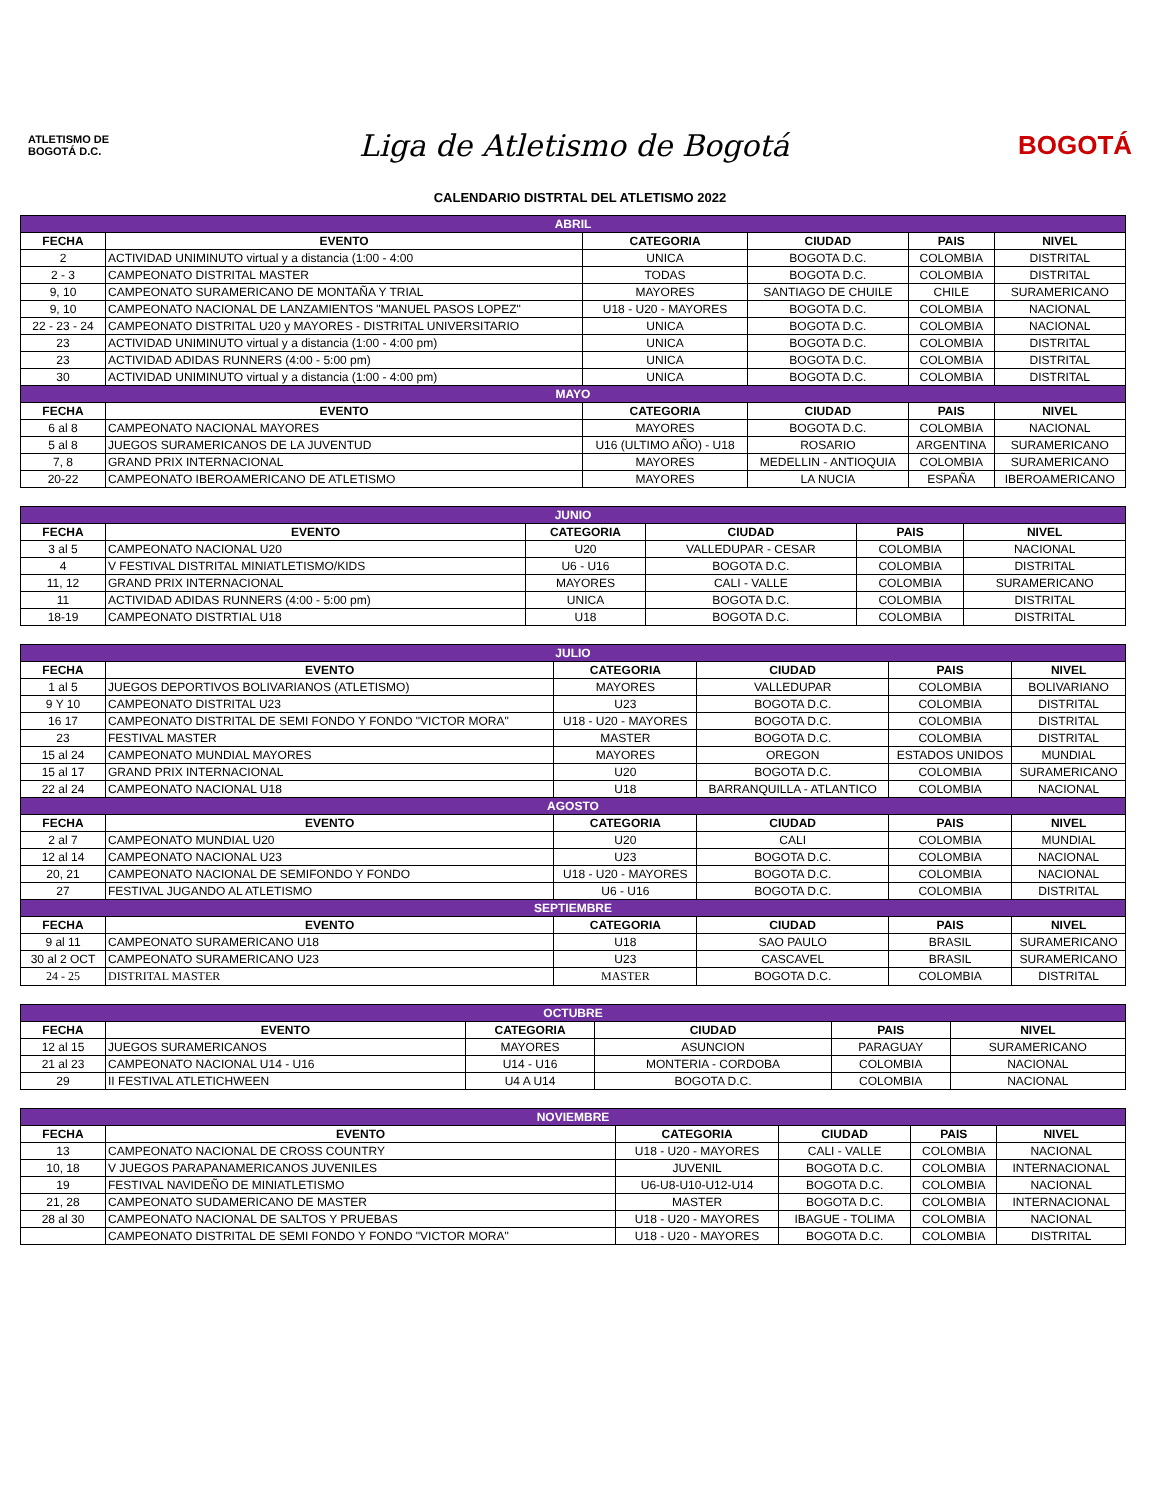ATLETISMO DE BOGOTÁ D.C.
Liga de Atletismo de Bogotá
BOGOTÁ
CALENDARIO DISTRTAL DEL ATLETISMO 2022
| ABRIL | | | | | |
| FECHA | EVENTO | CATEGORIA | CIUDAD | PAIS | NIVEL |
| 2 | ACTIVIDAD UNIMINUTO virtual y a distancia (1:00 - 4:00 | UNICA | BOGOTA D.C. | COLOMBIA | DISTRITAL |
| 2 - 3 | CAMPEONATO DISTRITAL MASTER | TODAS | BOGOTA D.C. | COLOMBIA | DISTRITAL |
| 9, 10 | CAMPEONATO SURAMERICANO DE MONTAÑA Y TRIAL | MAYORES | SANTIAGO DE CHUILE | CHILE | SURAMERICANO |
| 9, 10 | CAMPEONATO NACIONAL DE LANZAMIENTOS "MANUEL PASOS LOPEZ" | U18 - U20 - MAYORES | BOGOTA D.C. | COLOMBIA | NACIONAL |
| 22 - 23 - 24 | CAMPEONATO DISTRITAL U20 y MAYORES - DISTRITAL UNIVERSITARIO | UNICA | BOGOTA D.C. | COLOMBIA | NACIONAL |
| 23 | ACTIVIDAD UNIMINUTO virtual y a distancia (1:00 - 4:00 pm) | UNICA | BOGOTA D.C. | COLOMBIA | DISTRITAL |
| 23 | ACTIVIDAD ADIDAS RUNNERS (4:00 - 5:00 pm) | UNICA | BOGOTA D.C. | COLOMBIA | DISTRITAL |
| 30 | ACTIVIDAD UNIMINUTO virtual y a distancia (1:00 - 4:00 pm) | UNICA | BOGOTA D.C. | COLOMBIA | DISTRITAL |
| MAYO | | | | | |
| FECHA | EVENTO | CATEGORIA | CIUDAD | PAIS | NIVEL |
| 6 al 8 | CAMPEONATO NACIONAL MAYORES | MAYORES | BOGOTA D.C. | COLOMBIA | NACIONAL |
| 5 al 8 | JUEGOS SURAMERICANOS DE LA JUVENTUD | U16 (ULTIMO AÑO) - U18 | ROSARIO | ARGENTINA | SURAMERICANO |
| 7, 8 | GRAND PRIX INTERNACIONAL | MAYORES | MEDELLIN - ANTIOQUIA | COLOMBIA | SURAMERICANO |
| 20-22 | CAMPEONATO IBEROAMERICANO DE ATLETISMO | MAYORES | LA NUCIA | ESPAÑA | IBEROAMERICANO |
| JUNIO | | | | | |
| FECHA | EVENTO | CATEGORIA | CIUDAD | PAIS | NIVEL |
| 3 al 5 | CAMPEONATO NACIONAL U20 | U20 | VALLEDUPAR - CESAR | COLOMBIA | NACIONAL |
| 4 | V FESTIVAL DISTRITAL MINIATLETISMO/KIDS | U6 - U16 | BOGOTA D.C. | COLOMBIA | DISTRITAL |
| 11, 12 | GRAND PRIX INTERNACIONAL | MAYORES | CALI - VALLE | COLOMBIA | SURAMERICANO |
| 11 | ACTIVIDAD ADIDAS RUNNERS (4:00 - 5:00 pm) | UNICA | BOGOTA D.C. | COLOMBIA | DISTRITAL |
| 18-19 | CAMPEONATO DISTRTIAL U18 | U18 | BOGOTA D.C. | COLOMBIA | DISTRITAL |
| JULIO | | | | | |
| FECHA | EVENTO | CATEGORIA | CIUDAD | PAIS | NIVEL |
| 1 al 5 | JUEGOS DEPORTIVOS BOLIVARIANOS (ATLETISMO) | MAYORES | VALLEDUPAR | COLOMBIA | BOLIVARIANO |
| 9 Y 10 | CAMPEONATO DISTRITAL U23 | U23 | BOGOTA D.C. | COLOMBIA | DISTRITAL |
| 16 17 | CAMPEONATO DISTRITAL DE SEMI FONDO Y FONDO "VICTOR MORA" | U18 - U20 - MAYORES | BOGOTA D.C. | COLOMBIA | DISTRITAL |
| 23 | FESTIVAL MASTER | MASTER | BOGOTA D.C. | COLOMBIA | DISTRITAL |
| 15 al 24 | CAMPEONATO MUNDIAL MAYORES | MAYORES | OREGON | ESTADOS UNIDOS | MUNDIAL |
| 15 al 17 | GRAND PRIX INTERNACIONAL | U20 | BOGOTA D.C. | COLOMBIA | SURAMERICANO |
| 22 al 24 | CAMPEONATO NACIONAL U18 | U18 | BARRANQUILLA - ATLANTICO | COLOMBIA | NACIONAL |
| AGOSTO | | | | | |
| FECHA | EVENTO | CATEGORIA | CIUDAD | PAIS | NIVEL |
| 2 al 7 | CAMPEONATO MUNDIAL U20 | U20 | CALI | COLOMBIA | MUNDIAL |
| 12 al 14 | CAMPEONATO NACIONAL U23 | U23 | BOGOTA D.C. | COLOMBIA | NACIONAL |
| 20, 21 | CAMPEONATO NACIONAL DE SEMIFONDO Y FONDO | U18 - U20 - MAYORES | BOGOTA D.C. | COLOMBIA | NACIONAL |
| 27 | FESTIVAL JUGANDO AL ATLETISMO | U6 - U16 | BOGOTA D.C. | COLOMBIA | DISTRITAL |
| SEPTIEMBRE | | | | | |
| FECHA | EVENTO | CATEGORIA | CIUDAD | PAIS | NIVEL |
| 9 al 11 | CAMPEONATO SURAMERICANO U18 | U18 | SAO PAULO | BRASIL | SURAMERICANO |
| 30 al 2 OCT | CAMPEONATO SURAMERICANO U23 | U23 | CASCAVEL | BRASIL | SURAMERICANO |
| 24 - 25 | DISTRITAL MASTER | MASTER | BOGOTA D.C. | COLOMBIA | DISTRITAL |
| OCTUBRE | | | | | |
| FECHA | EVENTO | CATEGORIA | CIUDAD | PAIS | NIVEL |
| 12 al 15 | JUEGOS SURAMERICANOS | MAYORES | ASUNCION | PARAGUAY | SURAMERICANO |
| 21 al 23 | CAMPEONATO NACIONAL U14 - U16 | U14 - U16 | MONTERIA - CORDOBA | COLOMBIA | NACIONAL |
| 29 | II FESTIVAL ATLETICHWEEN | U4 A U14 | BOGOTA D.C. | COLOMBIA | NACIONAL |
| NOVIEMBRE | | | | | |
| FECHA | EVENTO | CATEGORIA | CIUDAD | PAIS | NIVEL |
| 13 | CAMPEONATO NACIONAL DE CROSS COUNTRY | U18 - U20 - MAYORES | CALI - VALLE | COLOMBIA | NACIONAL |
| 10, 18 | V JUEGOS PARAPANAMERICANOS JUVENILES | JUVENIL | BOGOTA D.C. | COLOMBIA | INTERNACIONAL |
| 19 | FESTIVAL NAVIDEÑO DE MINIATLETISMO | U6-U8-U10-U12-U14 | BOGOTA D.C. | COLOMBIA | NACIONAL |
| 21, 28 | CAMPEONATO SUDAMERICANO DE MASTER | MASTER | BOGOTA D.C. | COLOMBIA | INTERNACIONAL |
| 28 al 30 | CAMPEONATO NACIONAL DE SALTOS Y PRUEBAS | U18 - U20 - MAYORES | IBAGUE - TOLIMA | COLOMBIA | NACIONAL |
| | CAMPEONATO DISTRITAL DE SEMI FONDO Y FONDO "VICTOR MORA" | U18 - U20 - MAYORES | BOGOTA D.C. | COLOMBIA | DISTRITAL |